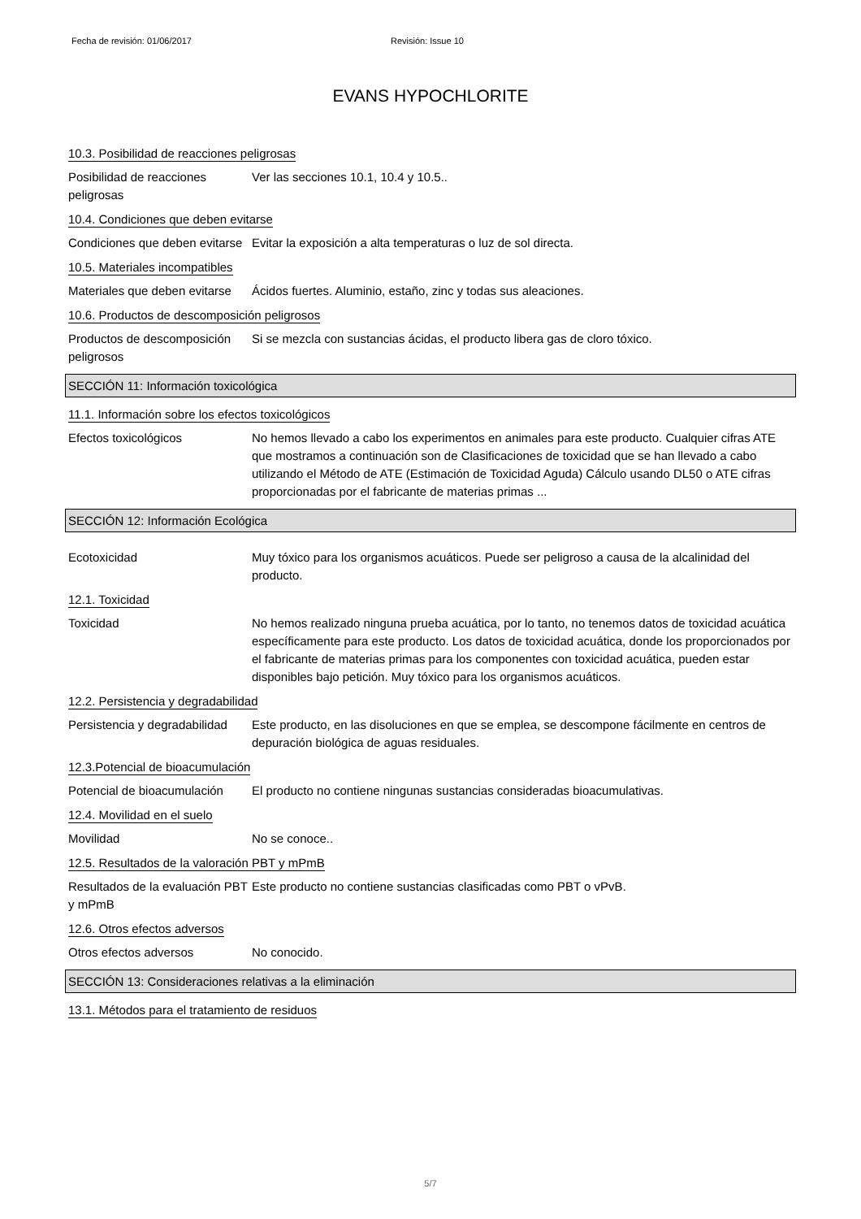Fecha de revisión: 01/06/2017 Revisión: Issue 10
EVANS HYPOCHLORITE
10.3. Posibilidad de reacciones peligrosas
Posibilidad de reacciones peligrosas
Ver las secciones 10.1, 10.4 y 10.5..
10.4. Condiciones que deben evitarse
Condiciones que deben evitarse
Evitar la exposición a alta temperaturas o luz de sol directa.
10.5. Materiales incompatibles
Materiales que deben evitarse
Ácidos fuertes. Aluminio, estaño, zinc y todas sus aleaciones.
10.6. Productos de descomposición peligrosos
Productos de descomposición peligrosos
Si se mezcla con sustancias ácidas, el producto libera gas de cloro tóxico.
SECCIÓN 11: Información toxicológica
11.1. Información sobre los efectos toxicológicos
Efectos toxicológicos No hemos llevado a cabo los experimentos en animales para este producto. Cualquier cifras ATE que mostramos a continuación son de Clasificaciones de toxicidad que se han llevado a cabo utilizando el Método de ATE (Estimación de Toxicidad Aguda) Cálculo usando DL50 o ATE cifras proporcionadas por el fabricante de materias primas ...
SECCIÓN 12: Información Ecológica
Ecotoxicidad Muy tóxico para los organismos acuáticos. Puede ser peligroso a causa de la alcalinidad del producto.
12.1. Toxicidad
Toxicidad No hemos realizado ninguna prueba acuática, por lo tanto, no tenemos datos de toxicidad acuática específicamente para este producto. Los datos de toxicidad acuática, donde los proporcionados por el fabricante de materias primas para los componentes con toxicidad acuática, pueden estar disponibles bajo petición. Muy tóxico para los organismos acuáticos.
12.2. Persistencia y degradabilidad
Persistencia y degradabilidad
Este producto, en las disoluciones en que se emplea, se descompone fácilmente en centros de depuración biológica de aguas residuales.
12.3.Potencial de bioacumulación
Potencial de bioacumulación
El producto no contiene ningunas sustancias consideradas bioacumulativas.
12.4. Movilidad en el suelo
Movilidad No se conoce..
12.5. Resultados de la valoración PBT y mPmB
Resultados de la evaluación PBT y mPmB
Este producto no contiene sustancias clasificadas como PBT o vPvB.
12.6. Otros efectos adversos
Otros efectos adversos No conocido.
SECCIÓN 13: Consideraciones relativas a la eliminación
13.1. Métodos para el tratamiento de residuos
5/7